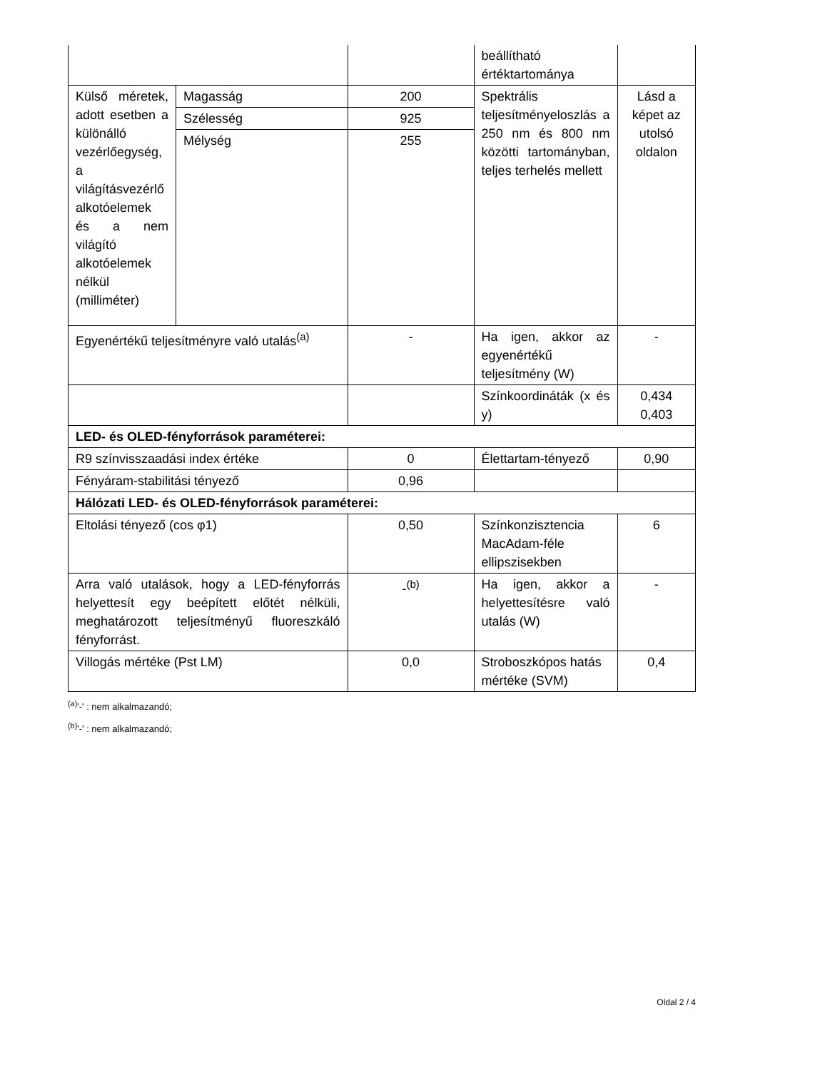| | | | beállítható értéktartománya | |
| Külső méretek, adott esetben a különálló vezérlőegység, a világításvezérlő alkotóelemek és a nem világító alkotóelemek nélkül (milliméter) | Magasság | 200 | Spektrális teljesítményeloszlás a 250 nm és 800 nm közötti tartományban, teljes terhelés mellett | Lásd a képet az utolsó oldalon |
| | Szélesség | 925 | | |
| | Mélység | 255 | | |
| Egyenértékű teljesítményre való utalás<sup>(a)</sup> | | - | Ha igen, akkor az egyenértékű teljesítmény (W) | - |
| | | | Színkoordináták (x és y) | 0,434 0,403 |
| LED- és OLED-fényforrások paraméterei: | | | | |
| R9 színvisszaadási index értéke | | 0 | Élettartam-tényező | 0,90 |
| Fényáram-stabilitási tényező | | 0,96 | | |
| Hálózati LED- és OLED-fényforrások paraméterei: | | | | |
| Eltolási tényező (cos φ1) | | 0,50 | Színkonzisztencia MacAdam-féle ellipszisekben | 6 |
| Arra való utalások, hogy a LED-fényforrás helyettesít egy beépített előtét nélküli, meghatározott teljesítményű fluoreszkáló fényforrást. | | -<sup>(b)</sup> | Ha igen, akkor a helyettesítésre való utalás (W) | - |
| Villogás mértéke (Pst LM) | | 0,0 | Stroboszkópos hatás mértéke (SVM) | 0,4 |
<sup>(a)</sup> '-' : nem alkalmazandó;
<sup>(b)</sup> '-' : nem alkalmazandó;
Oldal 2 / 4